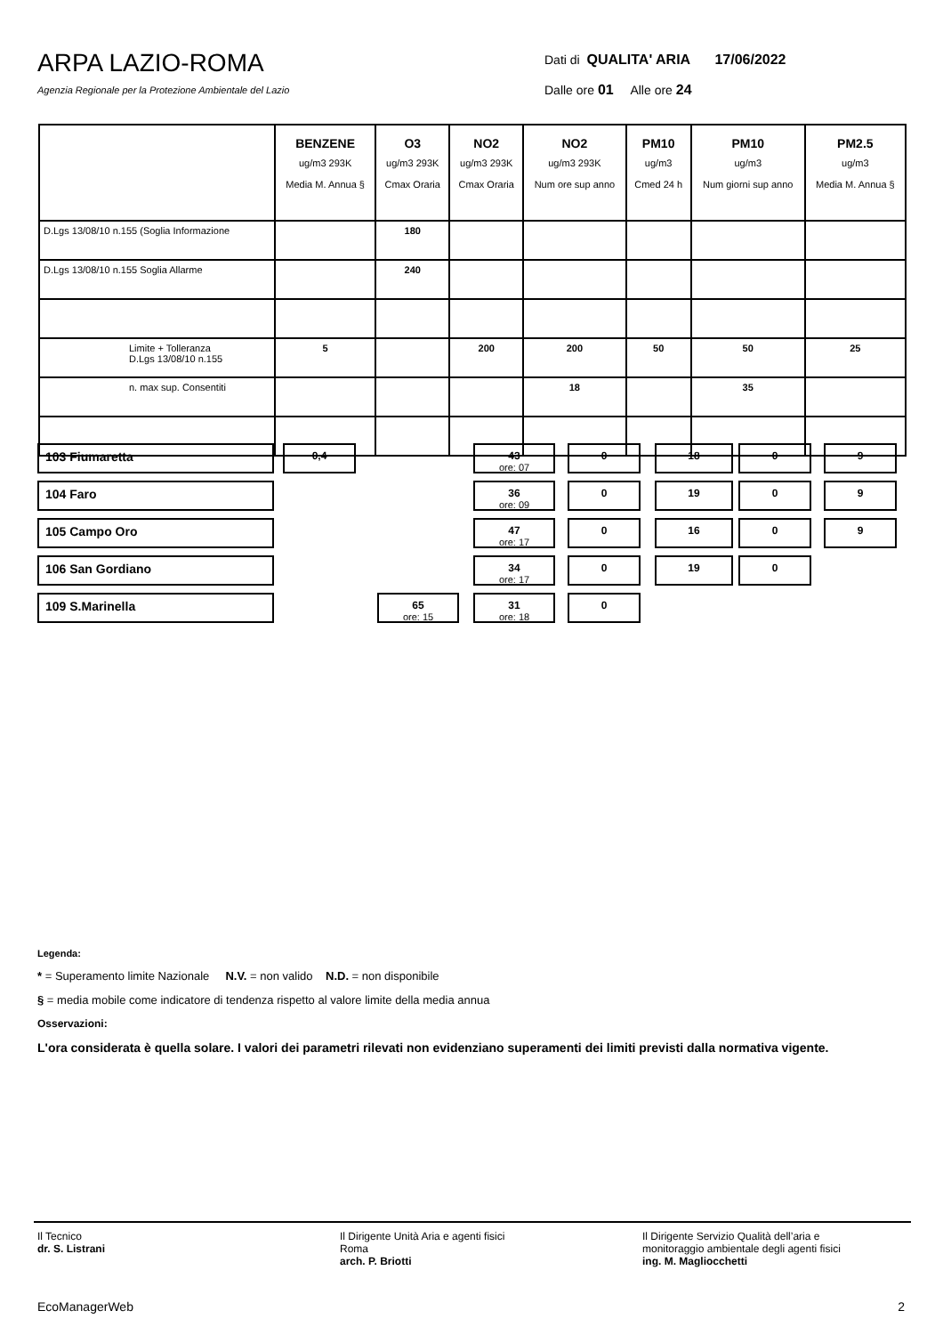ARPA LAZIO-ROMA
Agenzia Regionale per la Protezione Ambientale del Lazio
Dati di QUALITA' ARIA 17/06/2022
Dalle ore 01 Alle ore 24
| | BENZENE ug/m3 293K Media M. Annua § | O3 ug/m3 293K Cmax Oraria | NO2 ug/m3 293K Cmax Oraria | NO2 ug/m3 293K Num ore sup anno | PM10 ug/m3 Cmed 24 h | PM10 ug/m3 Num giorni sup anno | PM2.5 ug/m3 Media M. Annua § |
| --- | --- | --- | --- | --- | --- | --- | --- |
| D.Lgs 13/08/10 n.155 (Soglia Informazione | | 180 | | | | | |
| D.Lgs 13/08/10 n.155 Soglia Allarme | | 240 | | | | | |
| Limite + Tolleranza D.Lgs 13/08/10 n.155 | 5 | | 200 | 200 | 50 | 50 | 25 |
| n. max sup. Consentiti | | | | 18 | | 35 | |
103 Fiumaretta
0,4 43
ore: 07
0 18 0 9
104 Faro
36
ore: 09
0 19 0 9
105 Campo Oro
47
ore: 17
0 16 0 9
106 San Gordiano
34
ore: 17
0 19 0
109 S.Marinella
65
ore: 15
31
ore: 18
0
Legenda:
* = Superamento limite Nazionale N.V. = non valido N.D. = non disponibile
§ = media mobile come indicatore di tendenza rispetto al valore limite della media annua
Osservazioni:
L'ora considerata è quella solare. I valori dei parametri rilevati non evidenziano superamenti dei limiti previsti dalla normativa vigente.
Il Tecnico
dr. S. Listrani
Il Dirigente Unità Aria e agenti fisici
Roma
arch. P. Briotti
Il Dirigente Servizio Qualità dell’aria e monitoraggio ambientale degli agenti fisici
ing. M. Magliocchetti
EcoManagerWeb 2